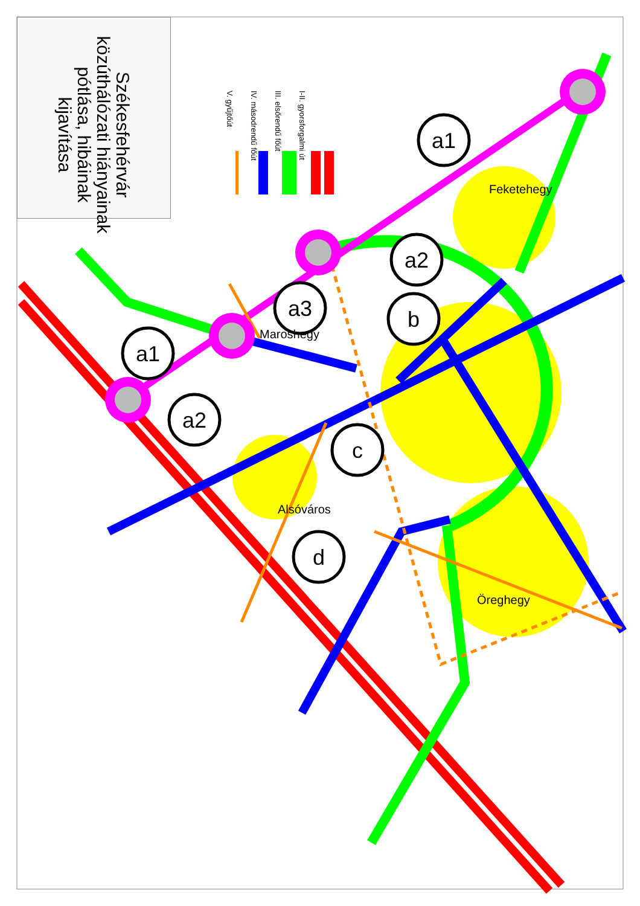a1
a2
a3
b
a1
a2
c
d
Feketehegy
Maroshegy
Alsóváros
Öreghegy
Székesfehérvár közúthálózati hiányainak pótlása, hibáinak kijavítása
I-II. gyorsforgalmi út
III. elsőrendű főút
IV. másodrendű főút
V. gyűjtőút